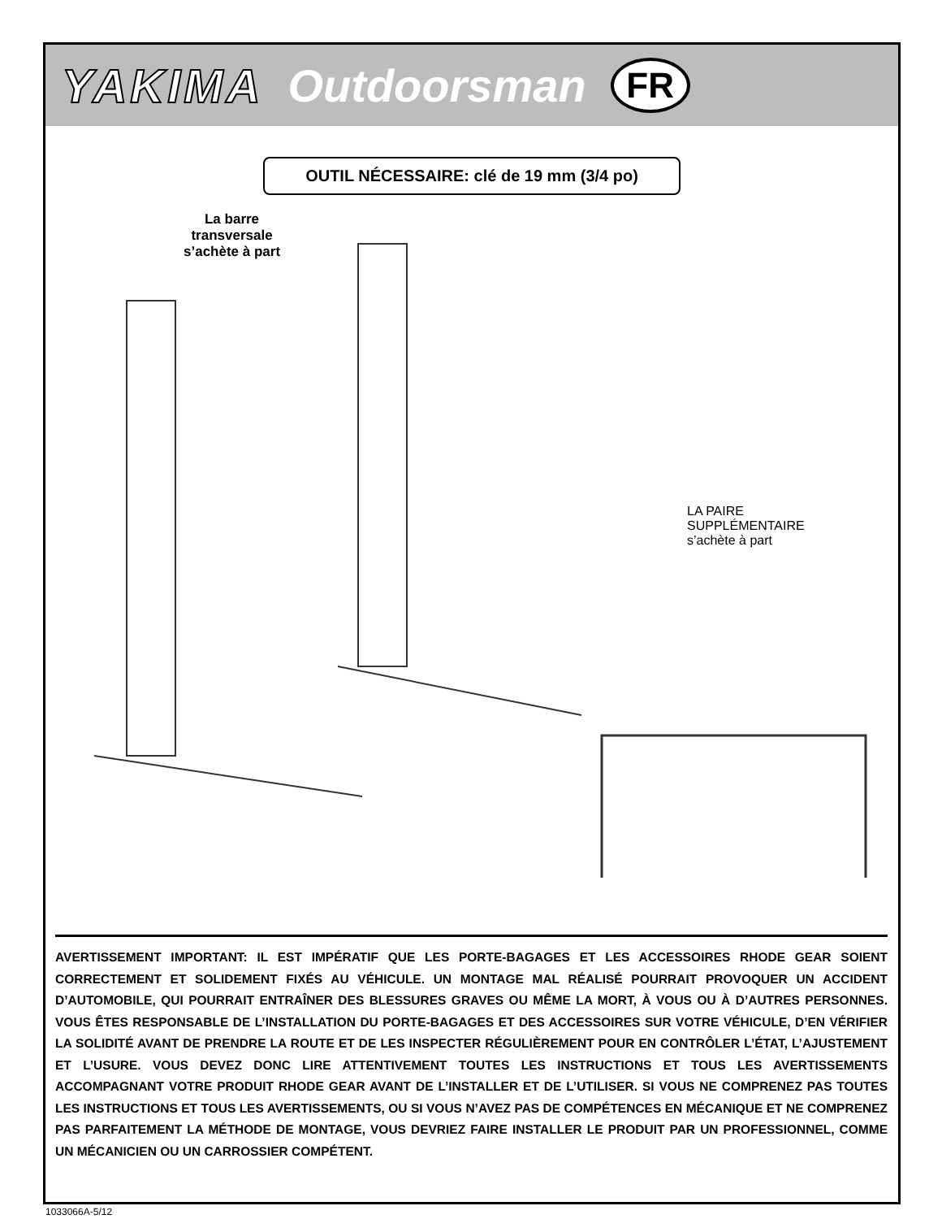YAKIMA Outdoorsman FR
OUTIL NÉCESSAIRE: clé de 19 mm (3/4 po)
La barre
transversale
s’achète à part
LA PAIRE
SUPPLÉMENTAIRE
s’achète à part
AVERTISSEMENT IMPORTANT: IL EST IMPÉRATIF QUE LES PORTE-BAGAGES ET LES ACCESSOIRES RHODE GEAR SOIENT CORRECTEMENT ET SOLIDEMENT FIXÉS AU VÉHICULE. UN MONTAGE MAL RÉALISÉ POURRAIT PROVOQUER UN ACCIDENT D’AUTOMOBILE, QUI POURRAIT ENTRAÎNER DES BLESSURES GRAVES OU MÊME LA MORT, À VOUS OU À D’AUTRES PERSONNES. VOUS ÊTES RESPONSABLE DE L’INSTALLATION DU PORTE-BAGAGES ET DES ACCESSOIRES SUR VOTRE VÉHICULE, D’EN VÉRIFIER LA SOLIDITÉ AVANT DE PRENDRE LA ROUTE ET DE LES INSPECTER RÉGULIÈREMENT POUR EN CONTRÔLER L’ÉTAT, L’AJUSTEMENT ET L’USURE. VOUS DEVEZ DONC LIRE ATTENTIVEMENT TOUTES LES INSTRUCTIONS ET TOUS LES AVERTISSEMENTS ACCOMPAGNANT VOTRE PRODUIT RHODE GEAR AVANT DE L’INSTALLER ET DE L’UTILISER. SI VOUS NE COMPRENEZ PAS TOUTES LES INSTRUCTIONS ET TOUS LES AVERTISSEMENTS, OU SI VOUS N’AVEZ PAS DE COMPÉTENCES EN MÉCANIQUE ET NE COMPRENEZ PAS PARFAITEMENT LA MÉTHODE DE MONTAGE, VOUS DEVRIEZ FAIRE INSTALLER LE PRODUIT PAR UN PROFESSIONNEL, COMME UN MÉCANICIEN OU UN CARROSSIER COMPÉTENT.
1033066A-5/12